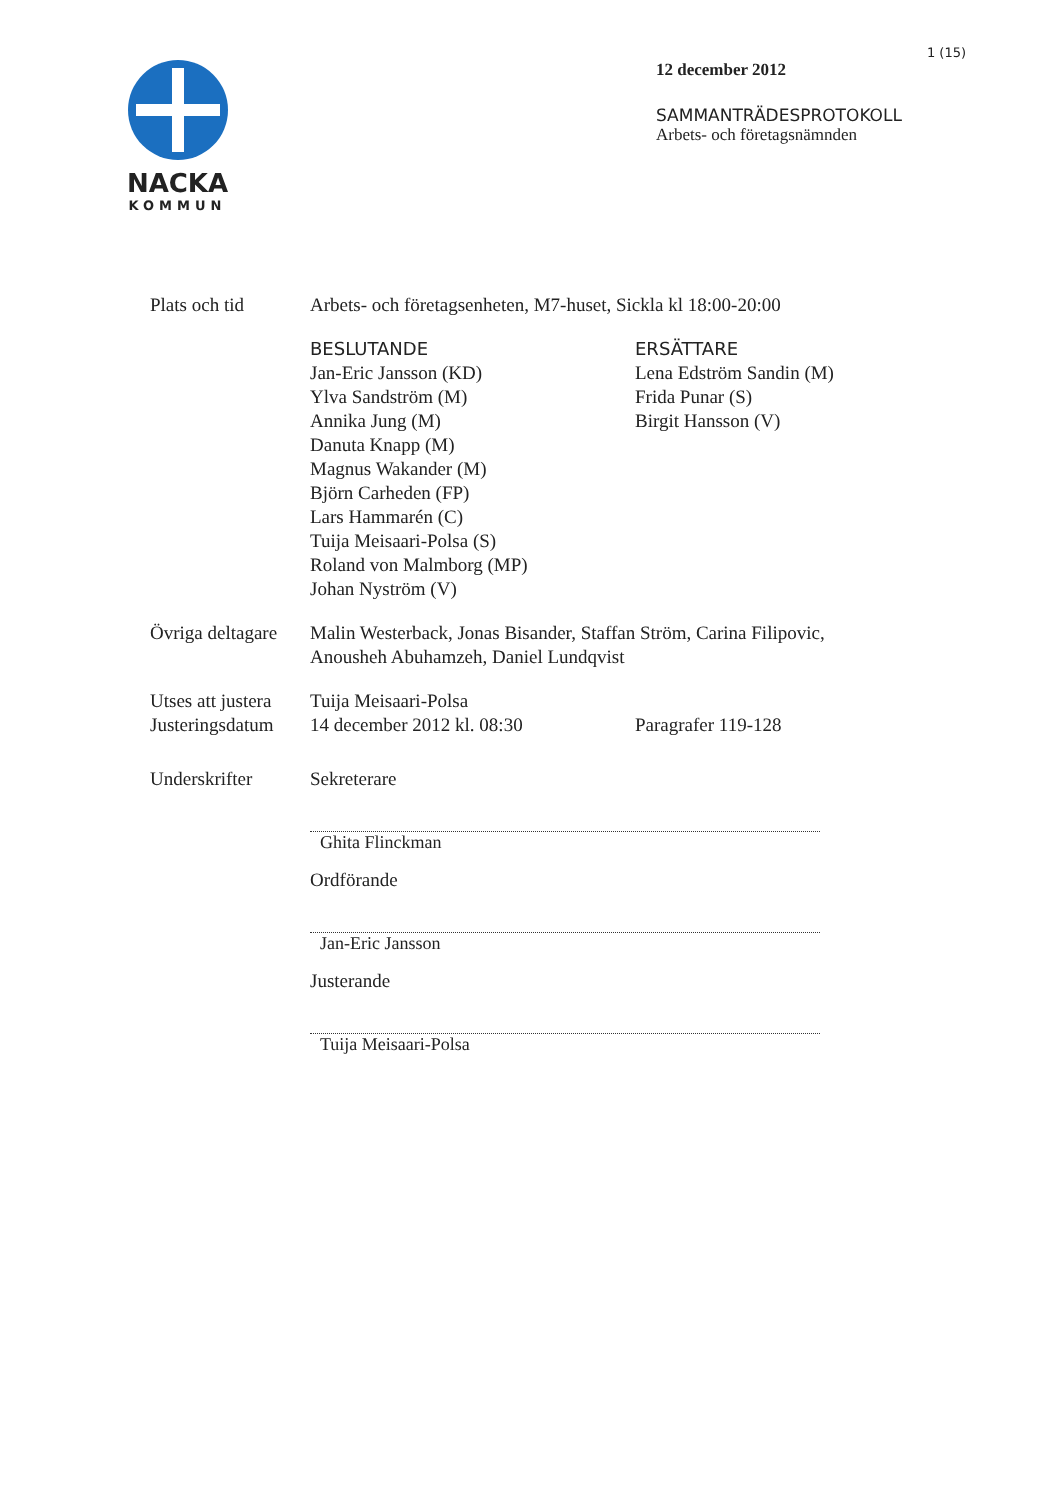NACKA
KOMMUN
1 (15)
12 december 2012
SAMMANTRÄDESPROTOKOLL
Arbets- och företagsnämnden
Plats och tid Arbets- och företagsenheten, M7-huset, Sickla kl 18:00-20:00
BESLUTANDE
Jan-Eric Jansson (KD)
Ylva Sandström (M)
Annika Jung (M)
Danuta Knapp (M)
Magnus Wakander (M)
Björn Carheden (FP)
Lars Hammarén (C)
Tuija Meisaari-Polsa (S)
Roland von Malmborg (MP)
Johan Nyström (V)
ERSÄTTARE
Lena Edström Sandin (M)
Frida Punar (S)
Birgit Hansson (V)
Övriga deltagare
Malin Westerback, Jonas Bisander, Staffan Ström, Carina Filipovic,
Anousheh Abuhamzeh, Daniel Lundqvist
Utses att justera
Justeringsdatum
Tuija Meisaari-Polsa
14 december 2012 kl. 08:30
Paragrafer 119-128
Underskrifter Sekreterare
Ghita Flinckman
Ordförande
Jan-Eric Jansson
Justerande
Tuija Meisaari-Polsa